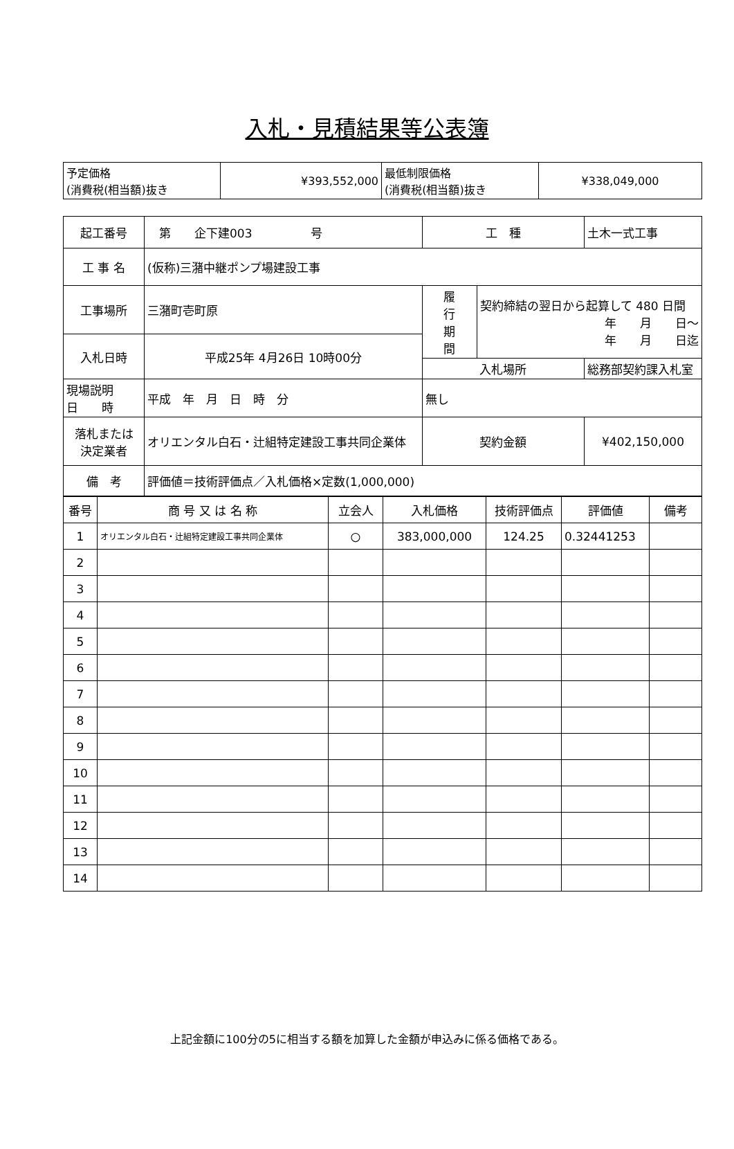入札・見積結果等公表簿
| 予定価格 (消費税(相当額)抜き | ¥393,552,000 | 最低制限価格 (消費税(相当額)抜き | ¥338,049,000 |
| 起工番号 | 第 企下建003 号 | 工 種 | | 土木一式工事 |
| 工 事 名 | (仮称)三潴中継ポンプ場建設工事 | | | |
| 工事場所 | 三潴町壱町原 | 履 行 期 間 | 契約締結の翌日から起算して 480 日間 年 月 日～ 年 月 日迄 | |
| 入札日時 | 平成25年 4月26日 10時00分 | | | |
| | | 入札場所 | | 総務部契約課入札室 |
| 現場説明 日 時 | 平成 年 月 日 時 分 | 無し | | |
| 落札または 決定業者 | オリエンタル白石・辻組特定建設工事共同企業体 | 契約金額 | | ¥402,150,000 |
| 備 考 | 評価値＝技術評価点／入札価格×定数(1,000,000) | | | |
| 番号 | 商 号 又 は 名 称 | 立会人 | 入札価格 | 技術評価点 | 評価値 | 備考 |
| --- | --- | --- | --- | --- | --- | --- |
| 1 | オリエンタル白石・辻組特定建設工事共同企業体 | ○ | 383,000,000 | 124.25 | 0.32441253 | |
| 2 | | | | | | |
| 3 | | | | | | |
| 4 | | | | | | |
| 5 | | | | | | |
| 6 | | | | | | |
| 7 | | | | | | |
| 8 | | | | | | |
| 9 | | | | | | |
| 10 | | | | | | |
| 11 | | | | | | |
| 12 | | | | | | |
| 13 | | | | | | |
| 14 | | | | | | |
上記金額に100分の5に相当する額を加算した金額が申込みに係る価格である。